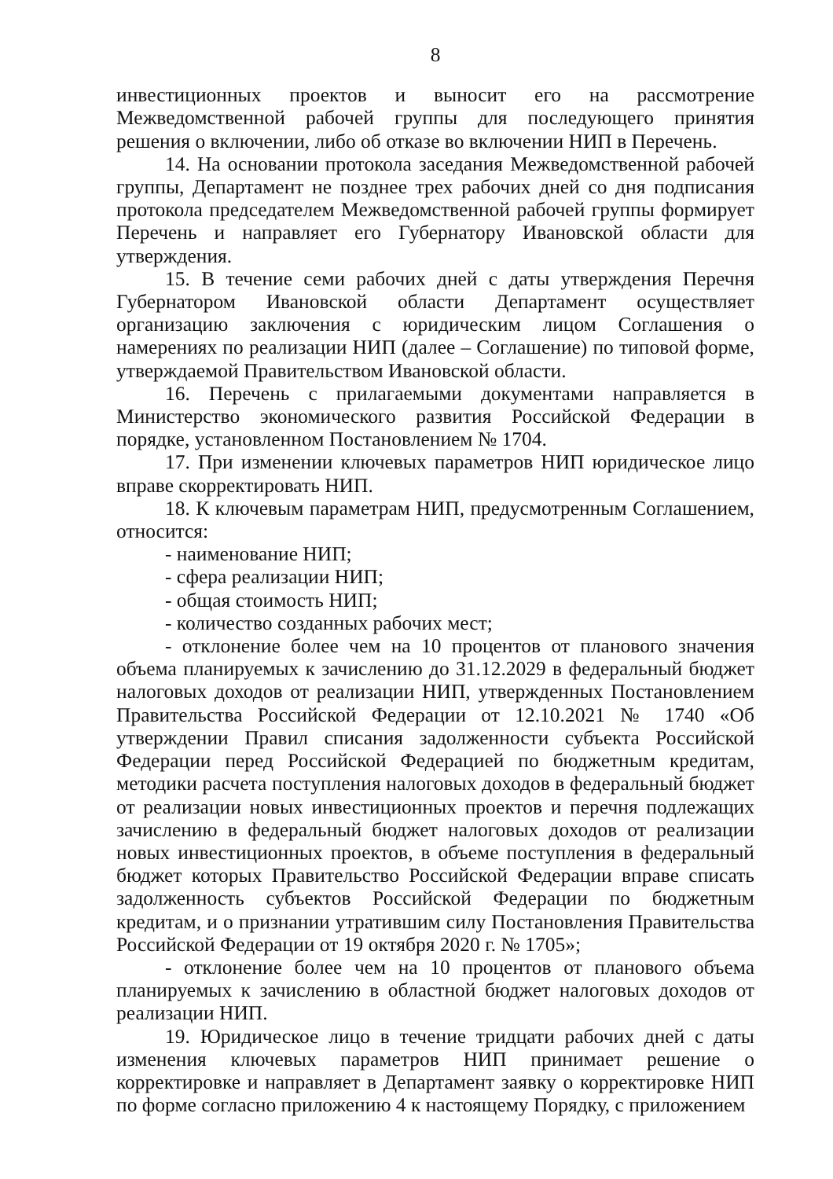8
инвестиционных проектов и выносит его на рассмотрение Межведомственной рабочей группы для последующего принятия решения о включении, либо об отказе во включении НИП в Перечень.
14. На основании протокола заседания Межведомственной рабочей группы, Департамент не позднее трех рабочих дней со дня подписания протокола председателем Межведомственной рабочей группы формирует Перечень и направляет его Губернатору Ивановской области для утверждения.
15. В течение семи рабочих дней с даты утверждения Перечня Губернатором Ивановской области Департамент осуществляет организацию заключения с юридическим лицом Соглашения о намерениях по реализации НИП (далее – Соглашение) по типовой форме, утверждаемой Правительством Ивановской области.
16. Перечень с прилагаемыми документами направляется в Министерство экономического развития Российской Федерации в порядке, установленном Постановлением № 1704.
17. При изменении ключевых параметров НИП юридическое лицо вправе скорректировать НИП.
18. К ключевым параметрам НИП, предусмотренным Соглашением, относится:
- наименование НИП;
- сфера реализации НИП;
- общая стоимость НИП;
- количество созданных рабочих мест;
- отклонение более чем на 10 процентов от планового значения объема планируемых к зачислению до 31.12.2029 в федеральный бюджет налоговых доходов от реализации НИП, утвержденных Постановлением Правительства Российской Федерации от 12.10.2021 № 1740 «Об утверждении Правил списания задолженности субъекта Российской Федерации перед Российской Федерацией по бюджетным кредитам, методики расчета поступления налоговых доходов в федеральный бюджет от реализации новых инвестиционных проектов и перечня подлежащих зачислению в федеральный бюджет налоговых доходов от реализации новых инвестиционных проектов, в объеме поступления в федеральный бюджет которых Правительство Российской Федерации вправе списать задолженность субъектов Российской Федерации по бюджетным кредитам, и о признании утратившим силу Постановления Правительства Российской Федерации от 19 октября 2020 г. № 1705»;
- отклонение более чем на 10 процентов от планового объема планируемых к зачислению в областной бюджет налоговых доходов от реализации НИП.
19. Юридическое лицо в течение тридцати рабочих дней с даты изменения ключевых параметров НИП принимает решение о корректировке и направляет в Департамент заявку о корректировке НИП по форме согласно приложению 4 к настоящему Порядку, с приложением